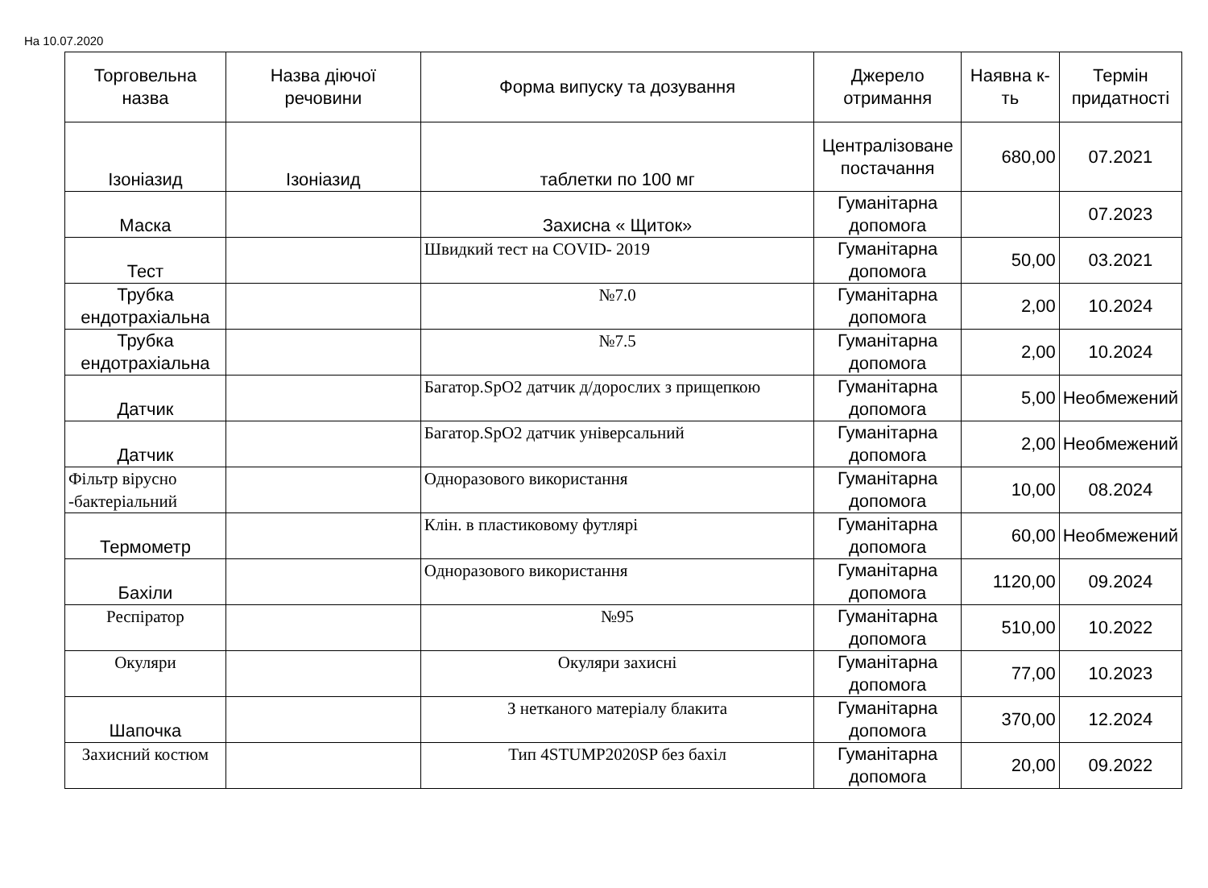На 10.07.2020
| Торговельна назва | Назва діючої речовини | Форма випуску та дозування | Джерело отримання | Наявна к-ть | Термін придатності |
| --- | --- | --- | --- | --- | --- |
| Ізоніазид | Ізоніазид | таблетки по 100 мг | Централізоване постачання | 680,00 | 07.2021 |
| Маска | | Захисна « Щиток» | Гуманітарна допомога | | 07.2023 |
| Тест | | Швидкий тест на COVID- 2019 | Гуманітарна допомога | 50,00 | 03.2021 |
| Трубка ендотрахіальна | | №7.0 | Гуманітарна допомога | 2,00 | 10.2024 |
| Трубка ендотрахіальна | | №7.5 | Гуманітарна допомога | 2,00 | 10.2024 |
| Датчик | | Багатор.SpO2 датчик д/дорослих з прищепкою | Гуманітарна допомога | 5,00 | Необмежений |
| Датчик | | Багатор.SpO2 датчик універсальний | Гуманітарна допомога | 2,00 | Необмежений |
| Фільтр вірусно -бактеріальний | | Одноразового використання | Гуманітарна допомога | 10,00 | 08.2024 |
| Термометр | | Клін. в пластиковому футлярі | Гуманітарна допомога | 60,00 | Необмежений |
| Бахіли | | Одноразового використання | Гуманітарна допомога | 1120,00 | 09.2024 |
| Респіратор | | №95 | Гуманітарна допомога | 510,00 | 10.2022 |
| Окуляри | | Окуляри захисні | Гуманітарна допомога | 77,00 | 10.2023 |
| Шапочка | | З нетканого матеріалу блакита | Гуманітарна допомога | 370,00 | 12.2024 |
| Захисний костюм | | Тип 4STUMP2020SP без бахіл | Гуманітарна допомога | 20,00 | 09.2022 |